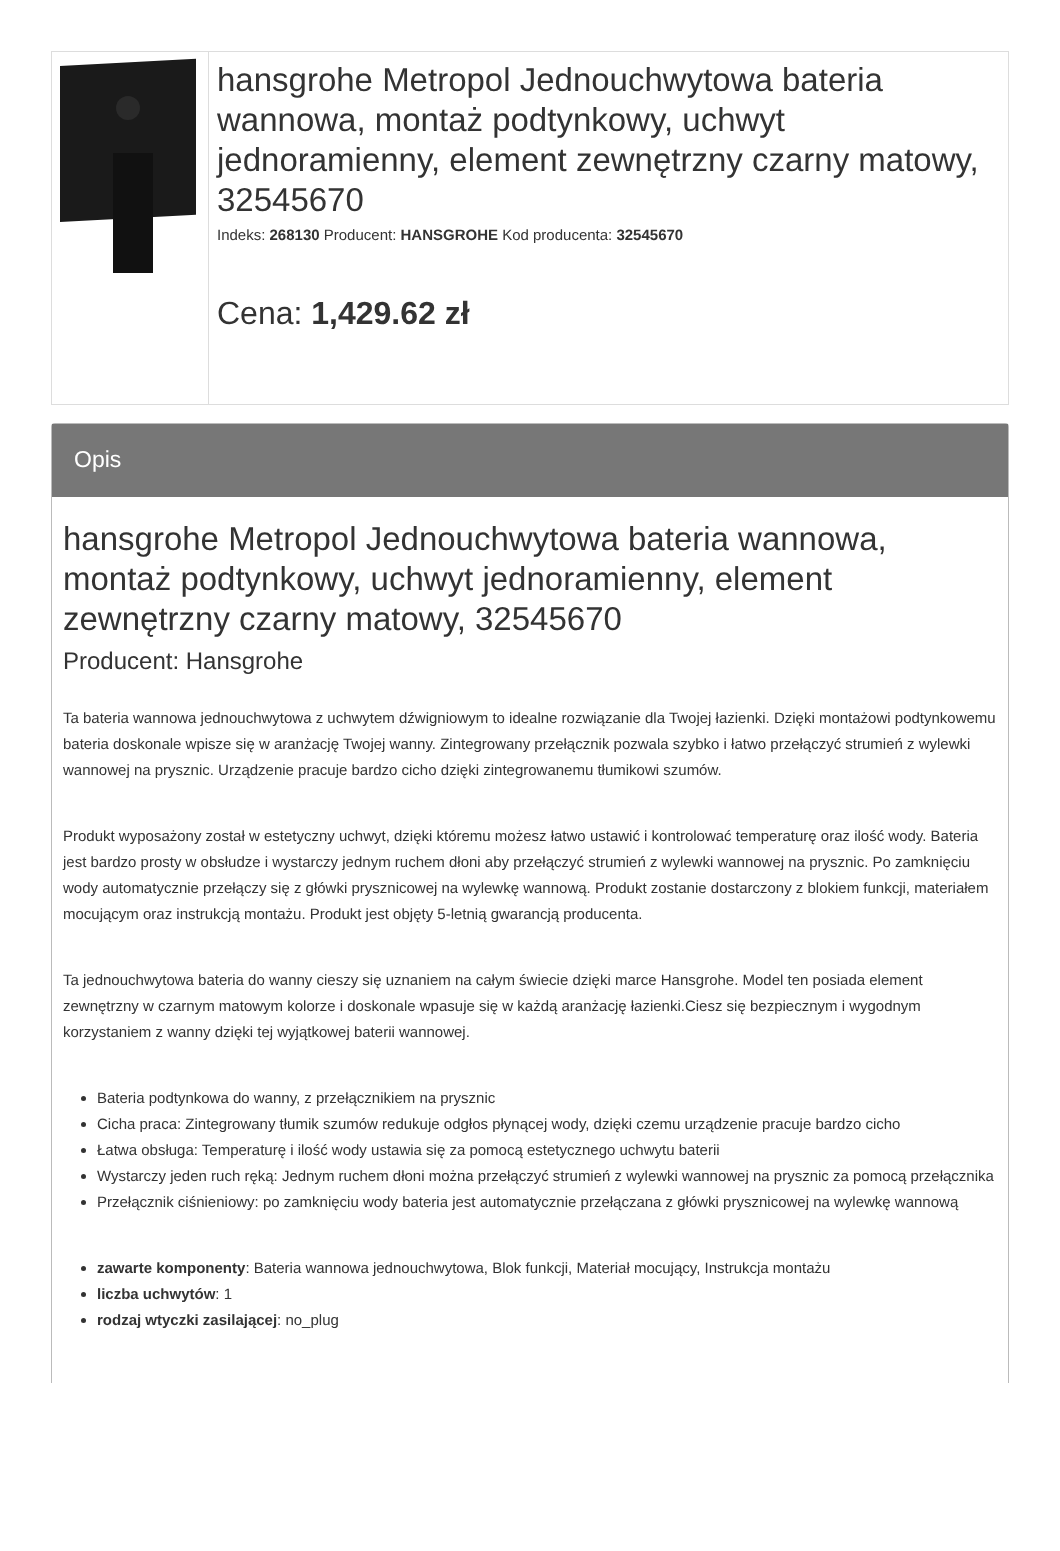hansgrohe Metropol Jednouchwytowa bateria wannowa, montaż podtynkowy, uchwyt jednoramienny, element zewnętrzny czarny matowy, 32545670
Indeks: 268130 Producent: HANSGROHE Kod producenta: 32545670
Cena: 1,429.62 zł
Opis
hansgrohe Metropol Jednouchwytowa bateria wannowa, montaż podtynkowy, uchwyt jednoramienny, element zewnętrzny czarny matowy, 32545670
Producent: Hansgrohe
Ta bateria wannowa jednouchwytowa z uchwytem dźwigniowym to idealne rozwiązanie dla Twojej łazienki. Dzięki montażowi podtynkowemu bateria doskonale wpisze się w aranżację Twojej wanny. Zintegrowany przełącznik pozwala szybko i łatwo przełączyć strumień z wylewki wannowej na prysznic. Urządzenie pracuje bardzo cicho dzięki zintegrowanemu tłumikowi szumów.
Produkt wyposażony został w estetyczny uchwyt, dzięki któremu możesz łatwo ustawić i kontrolować temperaturę oraz ilość wody. Bateria jest bardzo prosty w obsłudze i wystarczy jednym ruchem dłoni aby przełączyć strumień z wylewki wannowej na prysznic. Po zamknięciu wody automatycznie przełączy się z główki prysznicowej na wylewkę wannową. Produkt zostanie dostarczony z blokiem funkcji, materiałem mocującym oraz instrukcją montażu. Produkt jest objęty 5-letnią gwarancją producenta.
Ta jednouchwytowa bateria do wanny cieszy się uznaniem na całym świecie dzięki marce Hansgrohe. Model ten posiada element zewnętrzny w czarnym matowym kolorze i doskonale wpasuje się w każdą aranżację łazienki.Ciesz się bezpiecznym i wygodnym korzystaniem z wanny dzięki tej wyjątkowej baterii wannowej.
Bateria podtynkowa do wanny, z przełącznikiem na prysznic
Cicha praca: Zintegrowany tłumik szumów redukuje odgłos płynącej wody, dzięki czemu urządzenie pracuje bardzo cicho
Łatwa obsługa: Temperaturę i ilość wody ustawia się za pomocą estetycznego uchwytu baterii
Wystarczy jeden ruch ręką: Jednym ruchem dłoni można przełączyć strumień z wylewki wannowej na prysznic za pomocą przełącznika
Przełącznik ciśnieniowy: po zamknięciu wody bateria jest automatycznie przełączana z główki prysznicowej na wylewkę wannową
zawarte komponenty: Bateria wannowa jednouchwytowa, Blok funkcji, Materiał mocujący, Instrukcja montażu
liczba uchwytów: 1
rodzaj wtyczki zasilającej: no_plug